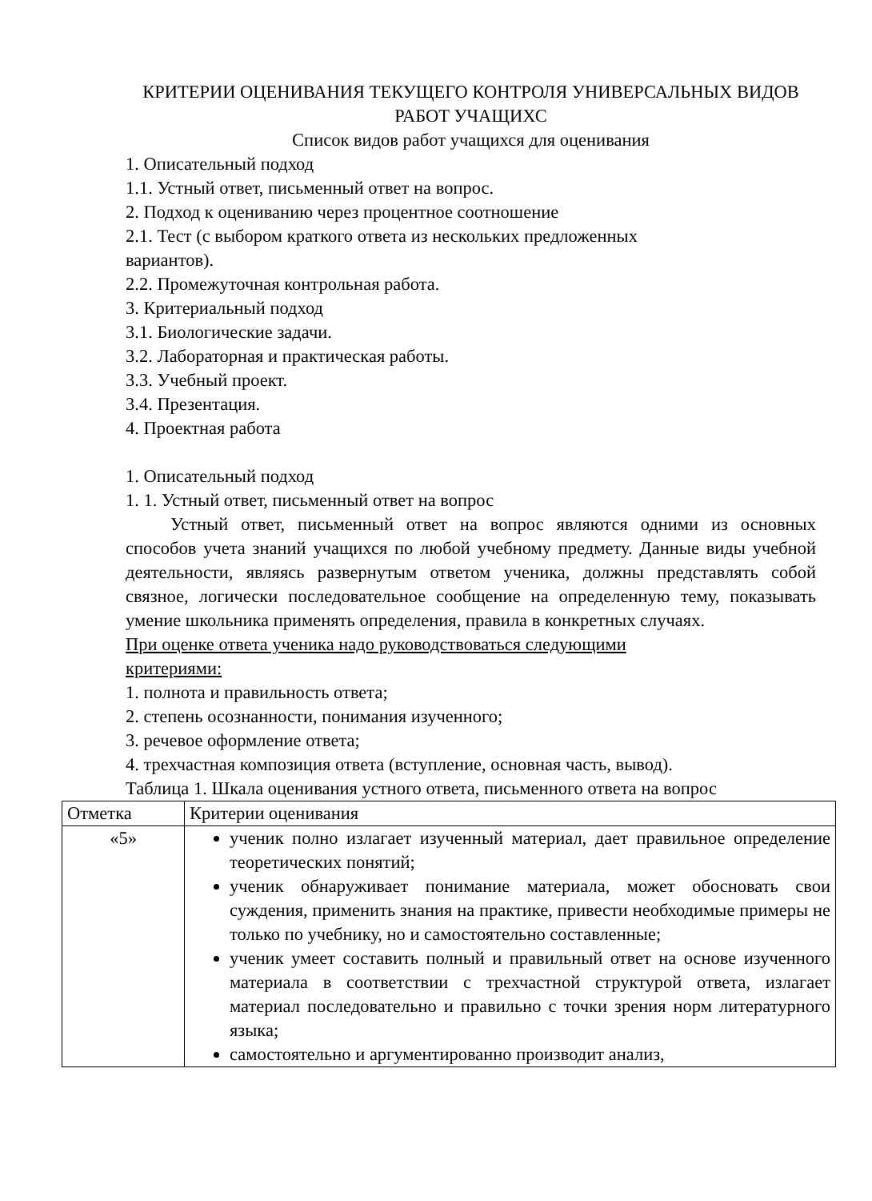КРИТЕРИИ ОЦЕНИВАНИЯ ТЕКУЩЕГО КОНТРОЛЯ УНИВЕРСАЛЬНЫХ ВИДОВ РАБОТ УЧАЩИХС
Список видов работ учащихся для оценивания
1. Описательный подход
1.1. Устный ответ, письменный ответ на вопрос.
2. Подход к оцениванию через процентное соотношение
2.1. Тест (с выбором краткого ответа из нескольких предложенных
вариантов).
2.2. Промежуточная контрольная работа.
3. Критериальный подход
3.1. Биологические задачи.
3.2. Лабораторная и практическая работы.
3.3. Учебный проект.
3.4. Презентация.
4. Проектная работа
1. Описательный подход
1. 1. Устный ответ, письменный ответ на вопрос
Устный ответ, письменный ответ на вопрос являются одними из основных способов учета знаний учащихся по любой учебному предмету. Данные виды учебной деятельности, являясь развернутым ответом ученика, должны представлять собой связное, логически последовательное сообщение на определенную тему, показывать умение школьника применять определения, правила в конкретных случаях.
При оценке ответа ученика надо руководствоваться следующими
критериями:
1. полнота и правильность ответа;
2. степень осознанности, понимания изученного;
3. речевое оформление ответа;
4. трехчастная композиция ответа (вступление, основная часть, вывод).
Таблица 1. Шкала оценивания устного ответа, письменного ответа на вопрос
| Отметка | Критерии оценивания |
| «5» | ученик полно излагает изученный материал, дает правильное определение теоретических понятий; ученик обнаруживает понимание материала, может обосновать свои суждения, применить знания на практике, привести необходимые примеры не только по учебнику, но и самостоятельно составленные; ученик умеет составить полный и правильный ответ на основе изученного материала в соответствии с трехчастной структурой ответа, излагает материал последовательно и правильно с точки зрения норм литературного языка; самостоятельно и аргументированно производит анализ, |